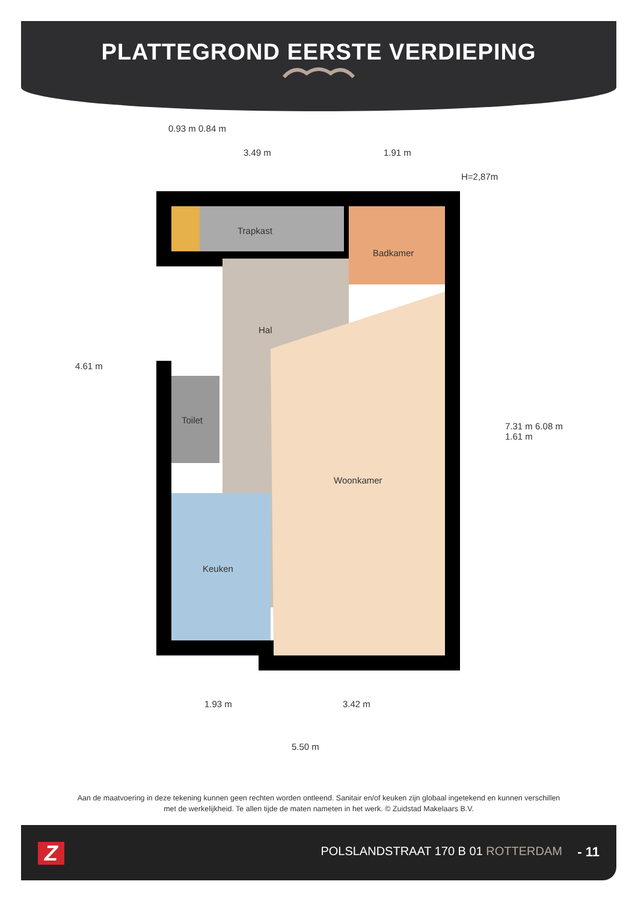PLATTEGROND EERSTE VERDIEPING
0.93 m 0.84 m
3.49 m 1.91 m
H=2,87m
Trapkast
Badkamer
Hal
Toilet
Woonkamer
Keuken
4.61 m
7.31 m 6.08 m 1.61 m
1.93 m 3.42 m
5.50 m
Aan de maatvoering in deze tekening kunnen geen rechten worden ontleend. Sanitair en/of keuken zijn globaal ingetekend en kunnen verschillen met de werkelijkheid. Te allen tijde de maten nameten in het werk. © Zuidstad Makelaars B.V.
Z
POLSLANDSTRAAT 170 B 01 ROTTERDAM
- 11